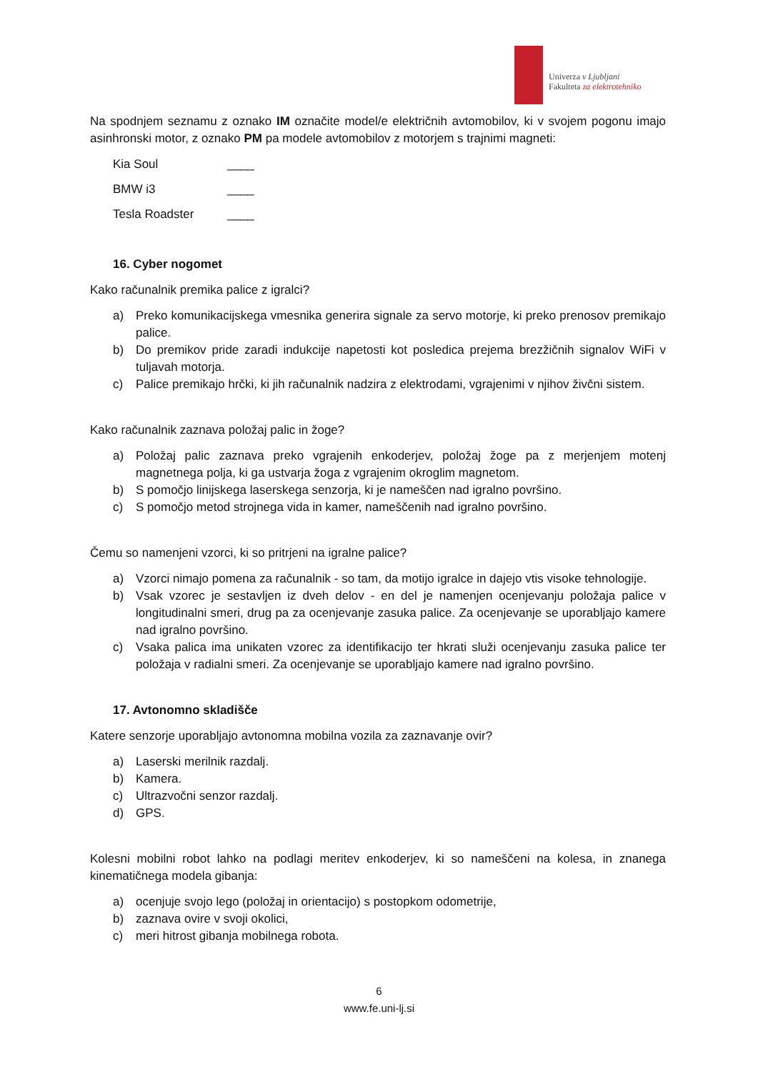Univerza v Ljubljani
Fakulteta za elektrotehniko
Na spodnjem seznamu z oznako IM označite model/e električnih avtomobilov, ki v svojem pogonu imajo asinhronski motor, z oznako PM pa modele avtomobilov z motorjem s trajnimi magneti:
Kia Soul ____
BMW i3 ____
Tesla Roadster ____
16. Cyber nogomet
Kako računalnik premika palice z igralci?
a) Preko komunikacijskega vmesnika generira signale za servo motorje, ki preko prenosov premikajo palice.
b) Do premikov pride zaradi indukcije napetosti kot posledica prejema brezžičnih signalov WiFi v tuljavah motorja.
c) Palice premikajo hrčki, ki jih računalnik nadzira z elektrodami, vgrajenimi v njihov živčni sistem.
Kako računalnik zaznava položaj palic in žoge?
a) Položaj palic zaznava preko vgrajenih enkoderjev, položaj žoge pa z merjenjem motenj magnetnega polja, ki ga ustvarja žoga z vgrajenim okroglim magnetom.
b) S pomočjo linijskega laserskega senzorja, ki je nameščen nad igralno površino.
c) S pomočjo metod strojnega vida in kamer, nameščenih nad igralno površino.
Čemu so namenjeni vzorci, ki so pritrjeni na igralne palice?
a) Vzorci nimajo pomena za računalnik - so tam, da motijo igralce in dajejo vtis visoke tehnologije.
b) Vsak vzorec je sestavljen iz dveh delov - en del je namenjen ocenjevanju položaja palice v longitudinalni smeri, drug pa za ocenjevanje zasuka palice. Za ocenjevanje se uporabljajo kamere nad igralno površino.
c) Vsaka palica ima unikaten vzorec za identifikacijo ter hkrati služi ocenjevanju zasuka palice ter položaja v radialni smeri. Za ocenjevanje se uporabljajo kamere nad igralno površino.
17. Avtonomno skladišče
Katere senzorje uporabljajo avtonomna mobilna vozila za zaznavanje ovir?
a) Laserski merilnik razdalj.
b) Kamera.
c) Ultrazvočni senzor razdalj.
d) GPS.
Kolesni mobilni robot lahko na podlagi meritev enkoderjev, ki so nameščeni na kolesa, in znanega kinematičnega modela gibanja:
a) ocenjuje svojo lego (položaj in orientacijo) s postopkom odometrije,
b) zaznava ovire v svoji okolici,
c) meri hitrost gibanja mobilnega robota.
6
www.fe.uni-lj.si